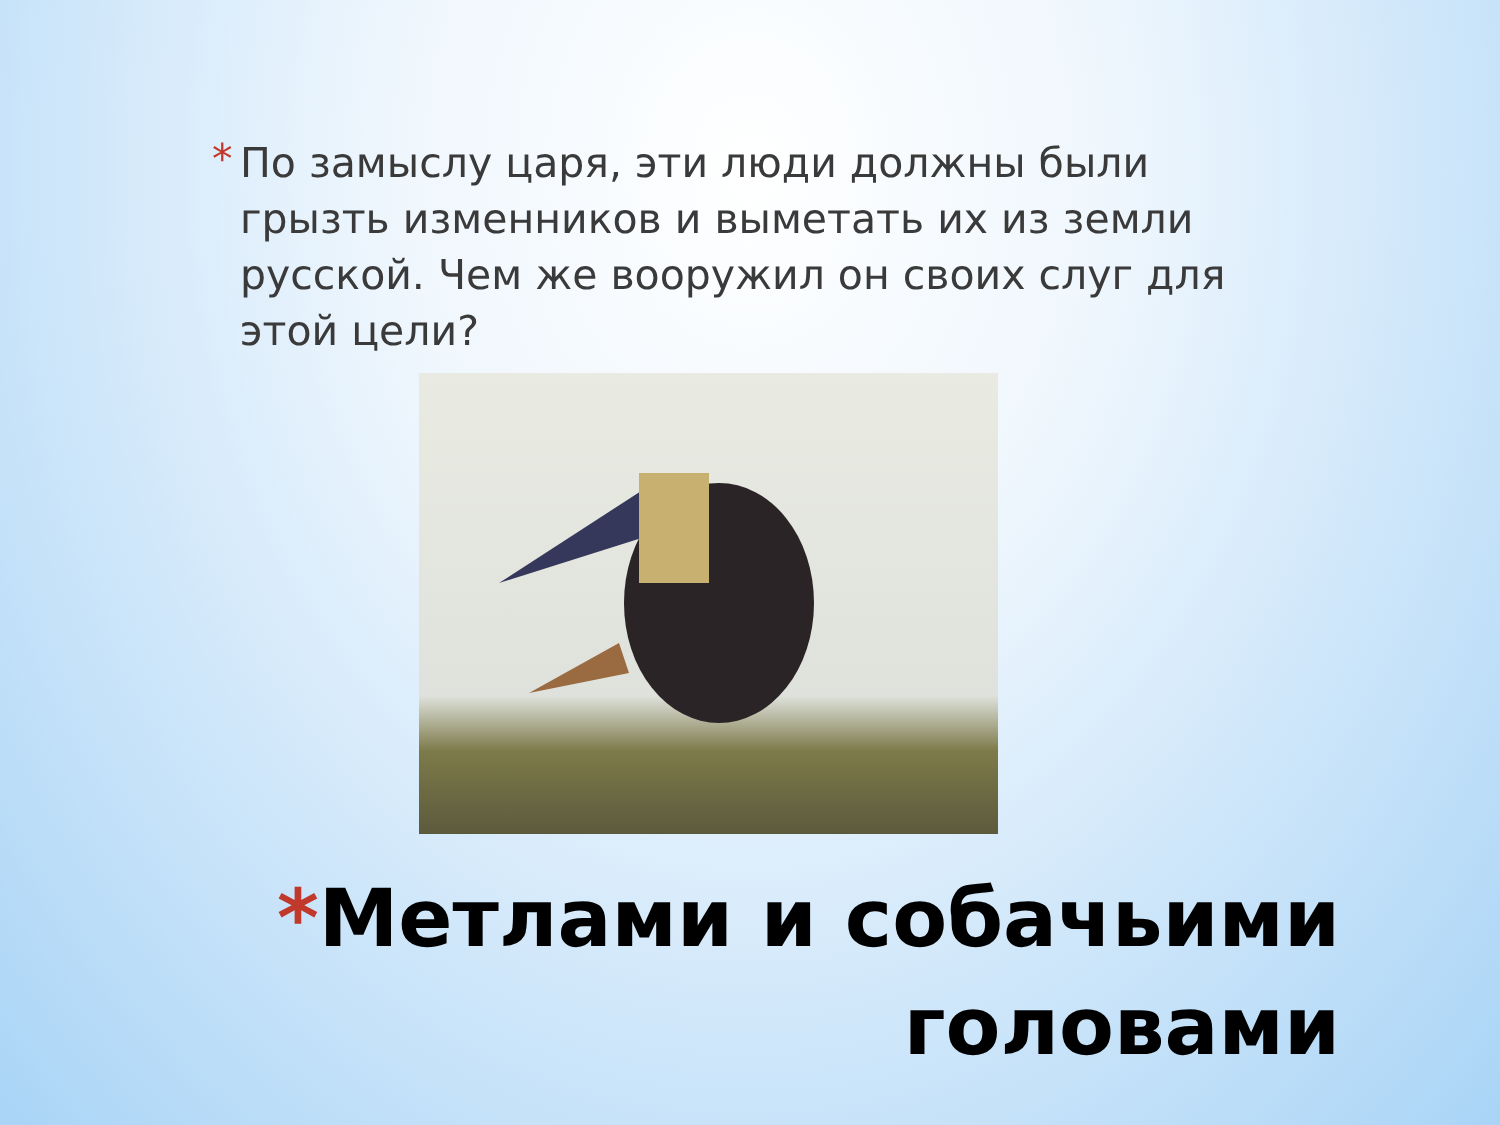*
По замыслу царя, эти люди должны были грызть изменников и выметать их из земли русской. Чем же вооружил он своих слуг для этой цели?
*Метлами и собачьими
головами